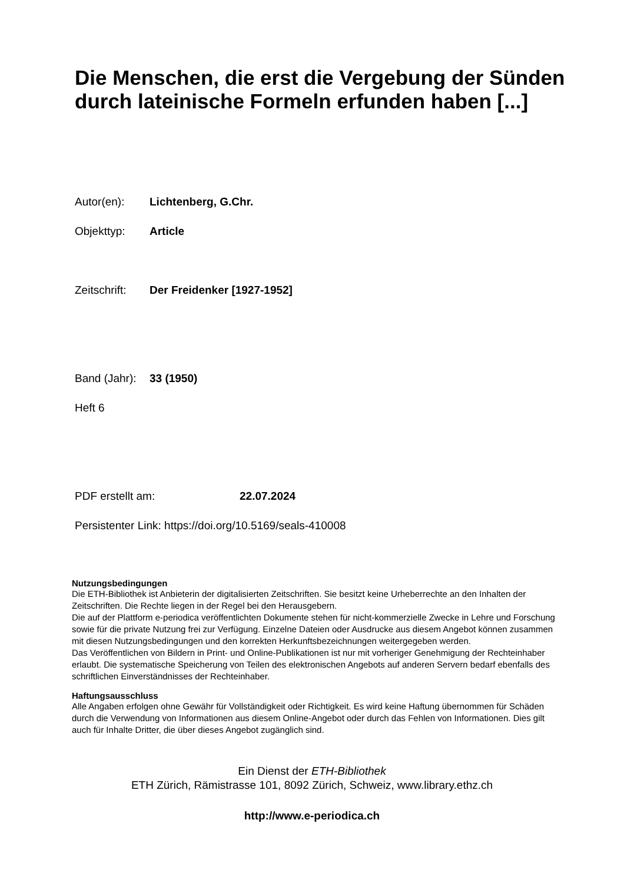Die Menschen, die erst die Vergebung der Sünden durch lateinische Formeln erfunden haben [...]
Autor(en): Lichtenberg, G.Chr.
Objekttyp: Article
Zeitschrift: Der Freidenker [1927-1952]
Band (Jahr): 33 (1950)
Heft 6
PDF erstellt am: 22.07.2024
Persistenter Link: https://doi.org/10.5169/seals-410008
Nutzungsbedingungen
Die ETH-Bibliothek ist Anbieterin der digitalisierten Zeitschriften. Sie besitzt keine Urheberrechte an den Inhalten der Zeitschriften. Die Rechte liegen in der Regel bei den Herausgebern.
Die auf der Plattform e-periodica veröffentlichten Dokumente stehen für nicht-kommerzielle Zwecke in Lehre und Forschung sowie für die private Nutzung frei zur Verfügung. Einzelne Dateien oder Ausdrucke aus diesem Angebot können zusammen mit diesen Nutzungsbedingungen und den korrekten Herkunftsbezeichnungen weitergegeben werden.
Das Veröffentlichen von Bildern in Print- und Online-Publikationen ist nur mit vorheriger Genehmigung der Rechteinhaber erlaubt. Die systematische Speicherung von Teilen des elektronischen Angebots auf anderen Servern bedarf ebenfalls des schriftlichen Einverständnisses der Rechteinhaber.
Haftungsausschluss
Alle Angaben erfolgen ohne Gewähr für Vollständigkeit oder Richtigkeit. Es wird keine Haftung übernommen für Schäden durch die Verwendung von Informationen aus diesem Online-Angebot oder durch das Fehlen von Informationen. Dies gilt auch für Inhalte Dritter, die über dieses Angebot zugänglich sind.
Ein Dienst der ETH-Bibliothek
ETH Zürich, Rämistrasse 101, 8092 Zürich, Schweiz, www.library.ethz.ch
http://www.e-periodica.ch